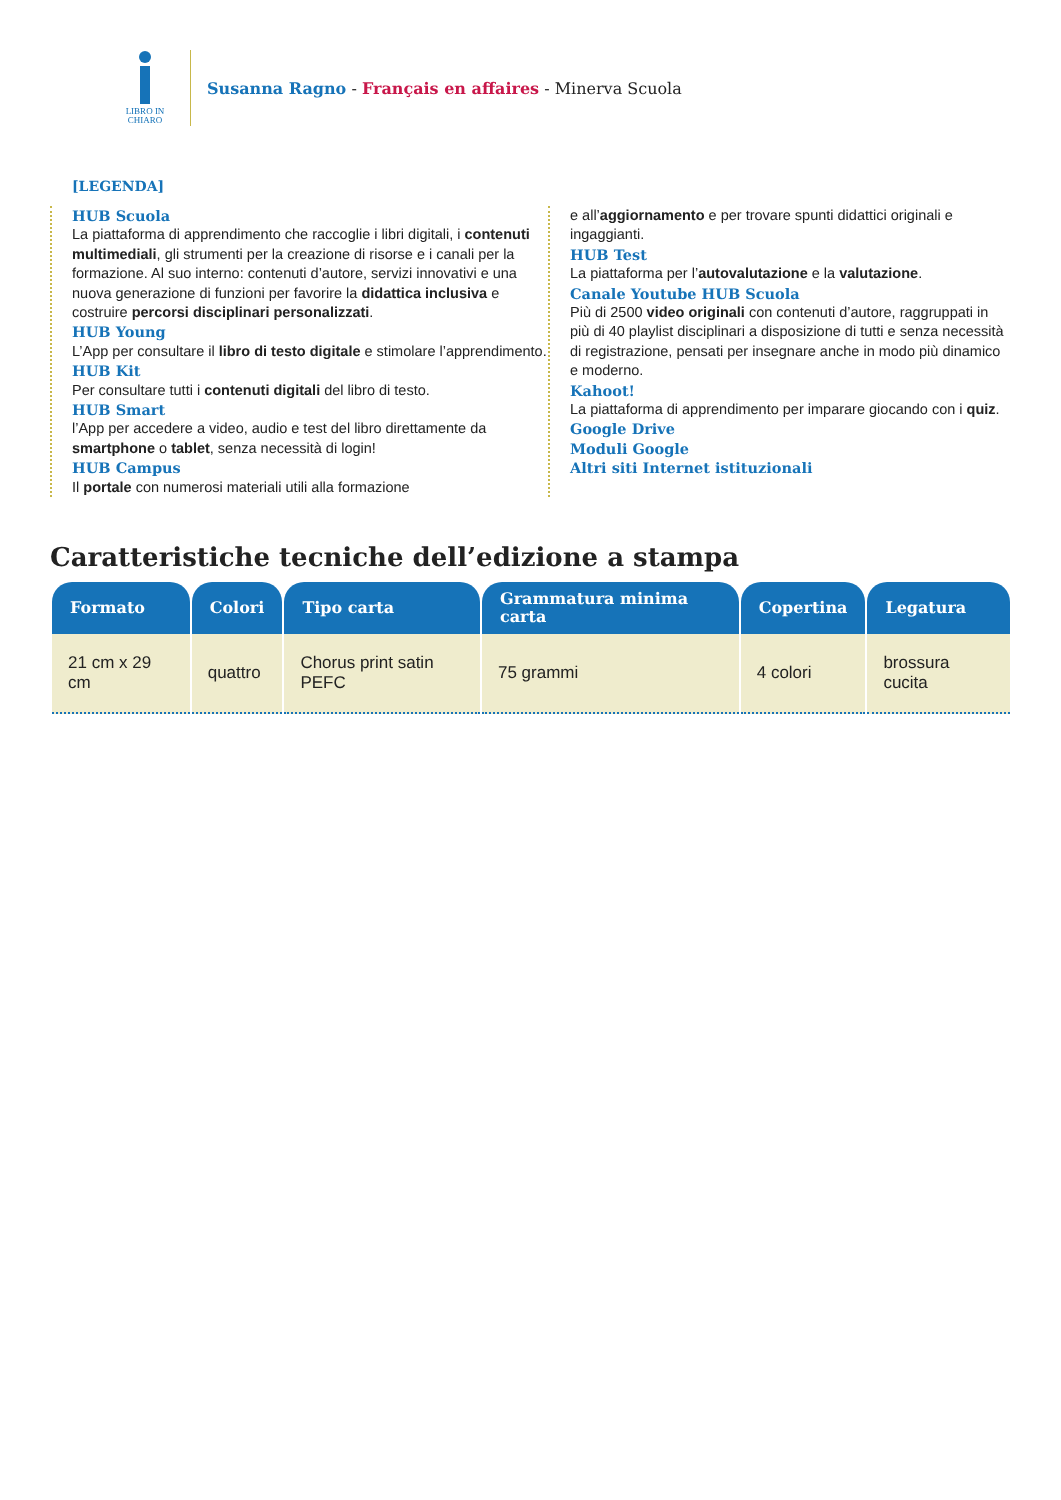LIBRO IN CHIARO
Susanna Ragno - Français en affaires - Minerva Scuola
[LEGENDA]
HUB Scuola
La piattaforma di apprendimento che raccoglie i libri digitali, i contenuti multimediali, gli strumenti per la creazione di risorse e i canali per la formazione. Al suo interno: contenuti d’autore, servizi innovativi e una nuova generazione di funzioni per favorire la didattica inclusiva e costruire percorsi disciplinari personalizzati.
HUB Young
L’App per consultare il libro di testo digitale e stimolare l’apprendimento.
HUB Kit
Per consultare tutti i contenuti digitali del libro di testo.
HUB Smart
l’App per accedere a video, audio e test del libro direttamente da smartphone o tablet, senza necessità di login!
HUB Campus
Il portale con numerosi materiali utili alla formazione
e all’aggiornamento e per trovare spunti didattici originali e ingaggianti.
HUB Test
La piattaforma per l’autovalutazione e la valutazione.
Canale Youtube HUB Scuola
Più di 2500 video originali con contenuti d’autore, raggruppati in più di 40 playlist disciplinari a disposizione di tutti e senza necessità di registrazione, pensati per insegnare anche in modo più dinamico e moderno.
Kahoot!
La piattaforma di apprendimento per imparare giocando con i quiz.
Google Drive
Moduli Google
Altri siti Internet istituzionali
Caratteristiche tecniche dell’edizione a stampa
| Formato | Colori | Tipo carta | Grammatura minima carta | Copertina | Legatura |
| --- | --- | --- | --- | --- | --- |
| 21 cm x 29 cm | quattro | Chorus print satin PEFC | 75 grammi | 4 colori | brossura cucita |